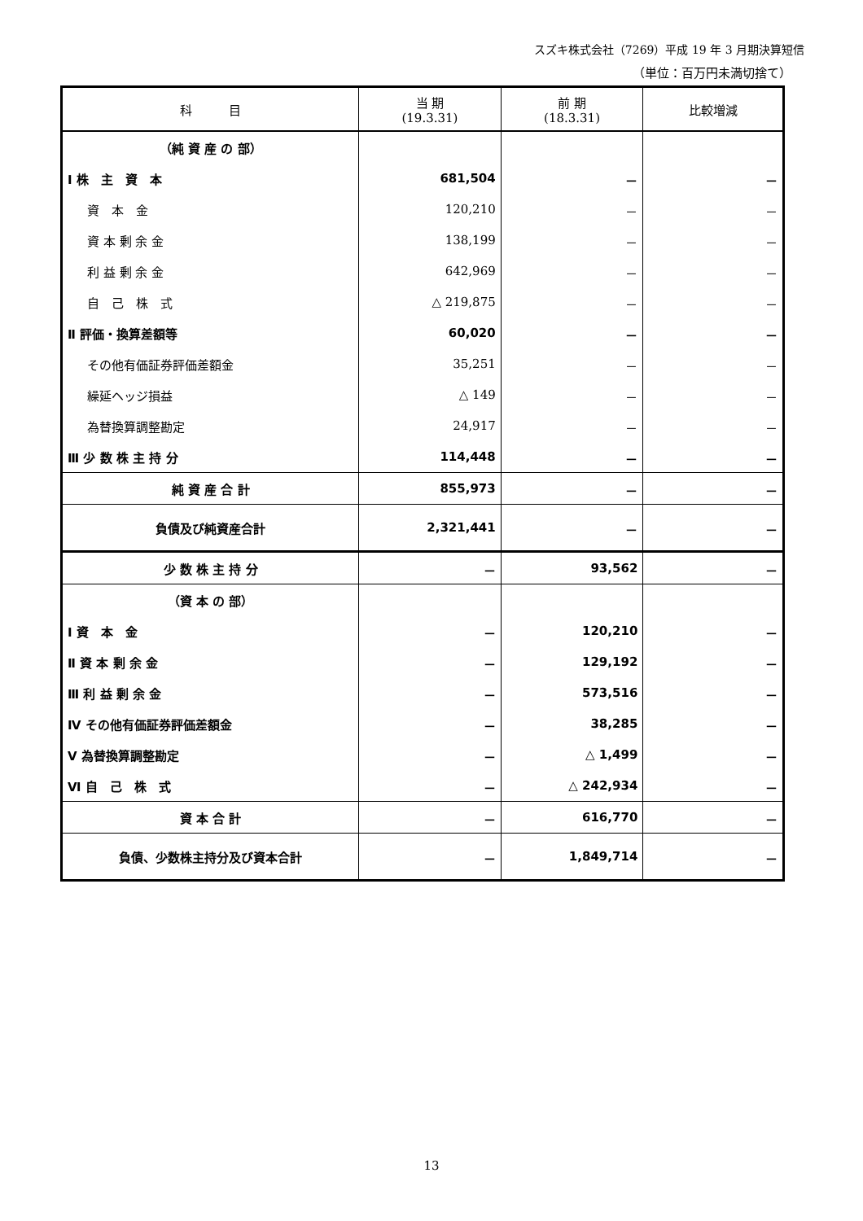スズキ株式会社（7269）平成 19 年 3 月期決算短信
（単位：百万円未満切捨て）
| 科 目 | 当 期 (19.3.31) | 前 期 (18.3.31) | 比較増減 |
| --- | --- | --- | --- |
| （純 資 産 の 部） | | | |
| Ⅰ 株 主 資 本 | 681,504 | － | － |
| 資 本 金 | 120,210 | － | － |
| 資 本 剰 余 金 | 138,199 | － | － |
| 利 益 剰 余 金 | 642,969 | － | － |
| 自 己 株 式 | △ 219,875 | － | － |
| Ⅱ 評価・換算差額等 | 60,020 | － | － |
| その他有価証券評価差額金 | 35,251 | － | － |
| 繰延ヘッジ損益 | △ 149 | － | － |
| 為替換算調整勘定 | 24,917 | － | － |
| Ⅲ 少 数 株 主 持 分 | 114,448 | － | － |
| 純 資 産 合 計 | 855,973 | － | － |
| 負債及び純資産合計 | 2,321,441 | － | － |
| 少 数 株 主 持 分 | － | 93,562 | － |
| （資 本 の 部） | | | |
| Ⅰ 資 本 金 | － | 120,210 | － |
| Ⅱ 資 本 剰 余 金 | － | 129,192 | － |
| Ⅲ 利 益 剰 余 金 | － | 573,516 | － |
| Ⅳ その他有価証券評価差額金 | － | 38,285 | － |
| Ⅴ 為替換算調整勘定 | － | △ 1,499 | － |
| Ⅵ 自 己 株 式 | － | △ 242,934 | － |
| 資 本 合 計 | － | 616,770 | － |
| 負債、少数株主持分及び資本合計 | － | 1,849,714 | － |
13